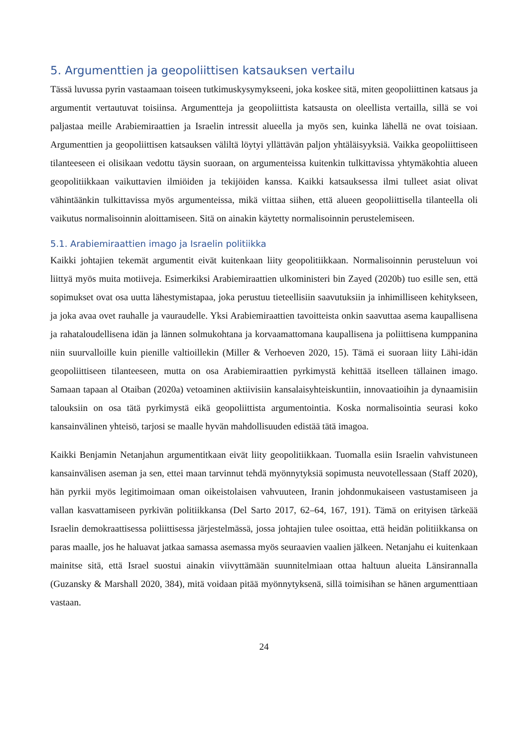5. Argumenttien ja geopoliittisen katsauksen vertailu
Tässä luvussa pyrin vastaamaan toiseen tutkimuskysymykseeni, joka koskee sitä, miten geopoliittinen katsaus ja argumentit vertautuvat toisiinsa. Argumentteja ja geopoliittista katsausta on oleellista vertailla, sillä se voi paljastaa meille Arabiemiraattien ja Israelin intressit alueella ja myös sen, kuinka lähellä ne ovat toisiaan. Argumenttien ja geopoliittisen katsauksen väliltä löytyi yllättävän paljon yhtäläisyyksiä. Vaikka geopoliittiseen tilanteeseen ei olisikaan vedottu täysin suoraan, on argumenteissa kuitenkin tulkittavissa yhtymäkohtia alueen geopolitiikkaan vaikuttavien ilmiöiden ja tekijöiden kanssa. Kaikki katsauksessa ilmi tulleet asiat olivat vähintäänkin tulkittavissa myös argumenteissa, mikä viittaa siihen, että alueen geopoliittisella tilanteella oli vaikutus normalisoinnin aloittamiseen. Sitä on ainakin käytetty normalisoinnin perustelemiseen.
5.1. Arabiemiraattien imago ja Israelin politiikka
Kaikki johtajien tekemät argumentit eivät kuitenkaan liity geopolitiikkaan. Normalisoinnin perusteluun voi liittyä myös muita motiiveja. Esimerkiksi Arabiemiraattien ulkoministeri bin Zayed (2020b) tuo esille sen, että sopimukset ovat osa uutta lähestymistapaa, joka perustuu tieteellisiin saavutuksiin ja inhimilliseen kehitykseen, ja joka avaa ovet rauhalle ja vauraudelle. Yksi Arabiemiraattien tavoitteista onkin saavuttaa asema kaupallisena ja rahataloudellisena idän ja lännen solmukohtana ja korvaamattomana kaupallisena ja poliittisena kumppanina niin suurvalloille kuin pienille valtioillekin (Miller & Verhoeven 2020, 15). Tämä ei suoraan liity Lähi-idän geopoliittiseen tilanteeseen, mutta on osa Arabiemiraattien pyrkimystä kehittää itselleen tällainen imago. Samaan tapaan al Otaiban (2020a) vetoaminen aktiivisiin kansalaisyhteiskuntiin, innovaatioihin ja dynaamisiin talouksiin on osa tätä pyrkimystä eikä geopoliittista argumentointia. Koska normalisointia seurasi koko kansainvälinen yhteisö, tarjosi se maalle hyvän mahdollisuuden edistää tätä imagoa.
Kaikki Benjamin Netanjahun argumentitkaan eivät liity geopolitiikkaan. Tuomalla esiin Israelin vahvistuneen kansainvälisen aseman ja sen, ettei maan tarvinnut tehdä myönnytyksiä sopimusta neuvotellessaan (Staff 2020), hän pyrkii myös legitimoimaan oman oikeistolaisen vahvuuteen, Iranin johdonmukaiseen vastustamiseen ja vallan kasvattamiseen pyrkivän politiikkansa (Del Sarto 2017, 62–64, 167, 191). Tämä on erityisen tärkeää Israelin demokraattisessa poliittisessa järjestelmässä, jossa johtajien tulee osoittaa, että heidän politiikkansa on paras maalle, jos he haluavat jatkaa samassa asemassa myös seuraavien vaalien jälkeen. Netanjahu ei kuitenkaan mainitse sitä, että Israel suostui ainakin viivyttämään suunnitelmiaan ottaa haltuun alueita Länsirannalla (Guzansky & Marshall 2020, 384), mitä voidaan pitää myönnytyksenä, sillä toimisihan se hänen argumenttiaan vastaan.
24